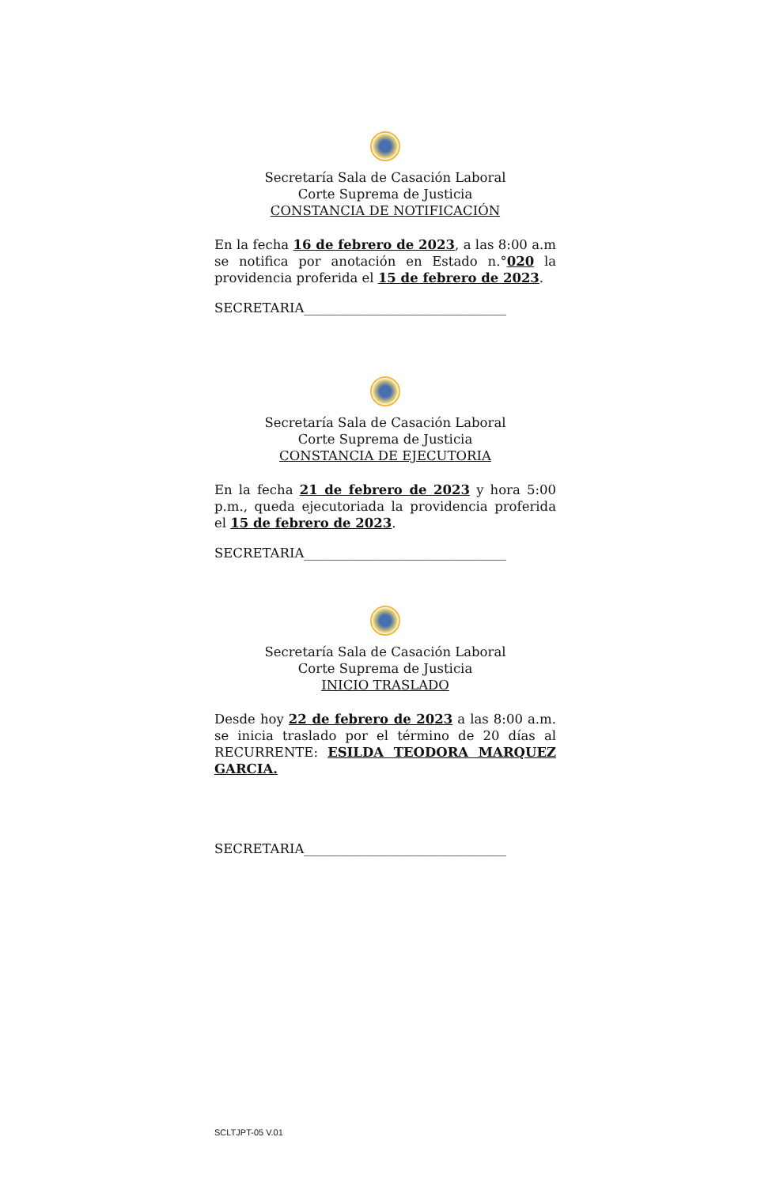Secretaría Sala de Casación Laboral
Corte Suprema de Justicia
CONSTANCIA DE NOTIFICACIÓN
En la fecha 16 de febrero de 2023, a las 8:00 a.m se notifica por anotación en Estado n.°020 la providencia proferida el 15 de febrero de 2023.
SECRETARIA_______________________________
Secretaría Sala de Casación Laboral
Corte Suprema de Justicia
CONSTANCIA DE EJECUTORIA
En la fecha 21 de febrero de 2023 y hora 5:00 p.m., queda ejecutoriada la providencia proferida el 15 de febrero de 2023.
SECRETARIA_______________________________
Secretaría Sala de Casación Laboral
Corte Suprema de Justicia
INICIO TRASLADO
Desde hoy 22 de febrero de 2023 a las 8:00 a.m. se inicia traslado por el término de 20 días al RECURRENTE: ESILDA TEODORA MARQUEZ GARCIA.
SECRETARIA_______________________________
SCLTJPT-05 V.01